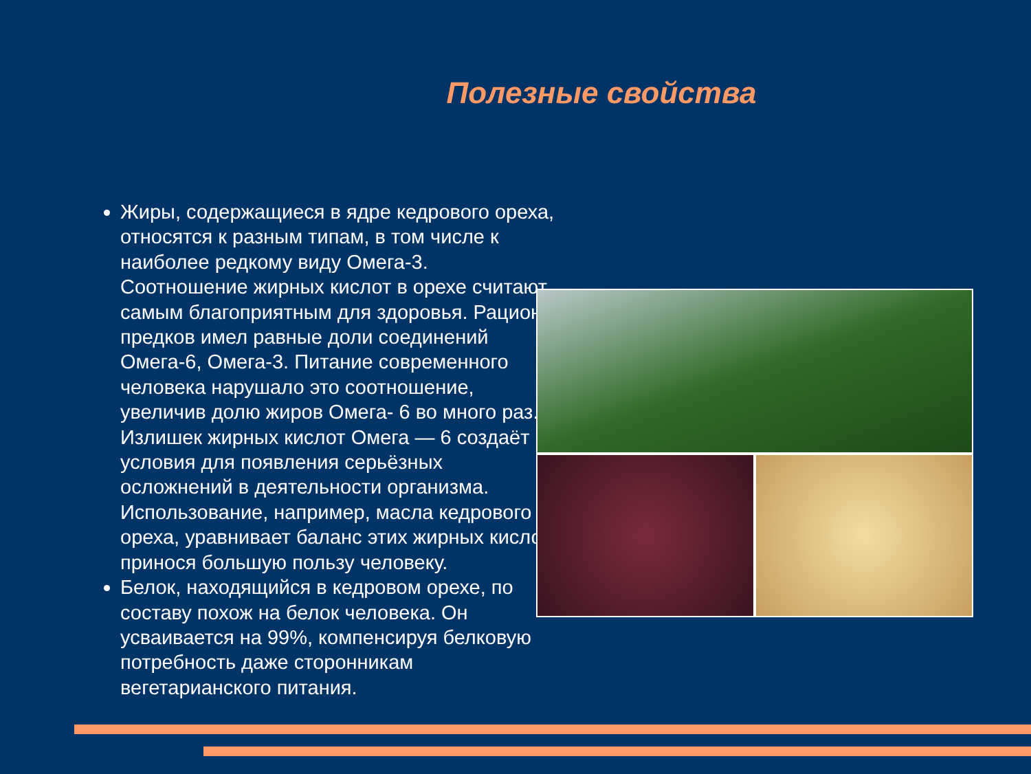Полезные свойства
Жиры, содержащиеся в ядре кедрового ореха, относятся к разным типам, в том числе к наиболее редкому виду Омега-3. Соотношение жирных кислот в орехе считают самым благоприятным для здоровья. Рацион предков имел равные доли соединений Омега-6, Омега-3. Питание современного человека нарушало это соотношение, увеличив долю жиров Омега- 6 во много раз. Излишек жирных кислот Омега — 6 создаёт условия для появления серьёзных осложнений в деятельности организма. Использование, например, масла кедрового ореха, уравнивает баланс этих жирных кислот, принося большую пользу человеку.
Белок, находящийся в кедровом орехе, по составу похож на белок человека. Он усваивается на 99%, компенсируя белковую потребность даже сторонникам вегетарианского питания.